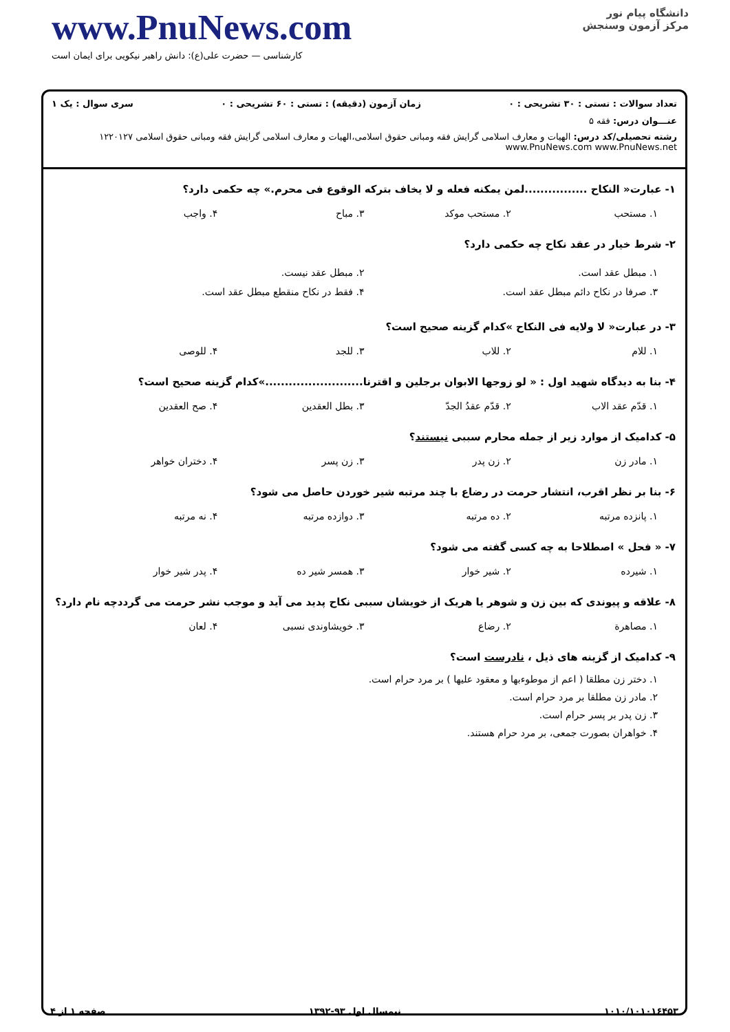www.PnuNews.com
کارشناسی — حضرت علی(ع): دانش راهبر نیکویی برای ایمان است
دانشگاه پیام نور
مرکز آزمون وسنجش
تعداد سوالات : تستی : ۳۰ تشریحی : ۰ زمان آزمون (دقیقه) : تستی : ۶۰ تشریحی : ۰ سری سوال : یک ۱
عنـــوان درس: فقه ۵
رشته تحصیلی/کد درس: الهیات و معارف اسلامی گرایش فقه ومبانی حقوق اسلامی،الهیات و معارف اسلامی گرایش فقه ومبانی حقوق اسلامی ۱۲۲۰۱۲۷ www.PnuNews.com www.PnuNews.net
۱- عبارت« النکاح ................لمن یمکنه فعله و لا یخاف بترکه الوقوع فی محرم.» چه حکمی دارد؟
۱. مستحب ۲. مستحب موکد ۳. مباح ۴. واجب
۲- شرط خیار در عقد نکاح چه حکمی دارد؟
۱. مبطل عقد است. ۲. مبطل عقد نیست. ۳. صرفا در نکاح دائم مبطل عقد است. ۴. فقط در نکاح منقطع مبطل عقد است.
۳- در عبارت« لا ولایه فی النکاح »کدام گزینه صحیح است؟
۱. للام ۲. للاب ۳. للجد ۴. للوصی
۴- بنا به دیدگاه شهید اول : « لو زوجها الابوان برجلین و اقترنا.........................»کدام گزینه صحیح است؟
۱. قدّم عقد الاب ۲. قدّم عقدُ الجدّ ۳. بطل العقدین ۴. صح العقدین
۵- کدامیک از موارد زیر از جمله محارم سببی نیستند؟
۱. مادر زن ۲. زن پدر ۳. زن پسر ۴. دختران خواهر
۶- بنا بر نظر اقرب، انتشار حرمت در رضاع با چند مرتبه شیر خوردن حاصل می شود؟
۱. پانزده مرتبه ۲. ده مرتبه ۳. دوازده مرتبه ۴. نه مرتبه
۷- « فحل » اصطلاحا به چه کسی گفته می شود؟
۱. شیرده ۲. شیر خوار ۳. همسر شیر ده ۴. پدر شیر خوار
۸- علاقه و پیوندی که بین زن و شوهر یا هریک از خویشان سببی نکاح پدید می آید و موجب نشر حرمت می گرددچه نام دارد؟
۱. مصاهرة ۲. رضاع ۳. خویشاوندی نسبی ۴. لعان
۹- کدامیک از گزینه های ذیل ، نادرست است؟
۱. دختر زن مطلقا ( اعم از موطوءبها و معقود علیها ) بر مرد حرام است.
۲. مادر زن مطلقا بر مرد حرام است.
۳. زن پدر بر پسر حرام است.
۴. خواهران بصورت جمعی، بر مرد حرام هستند.
۱۰۱۰/۱۰۱۰۱۶۴۵۳ نیمسال اول ۹۳-۱۳۹۲ صفحه ۱ از ۴